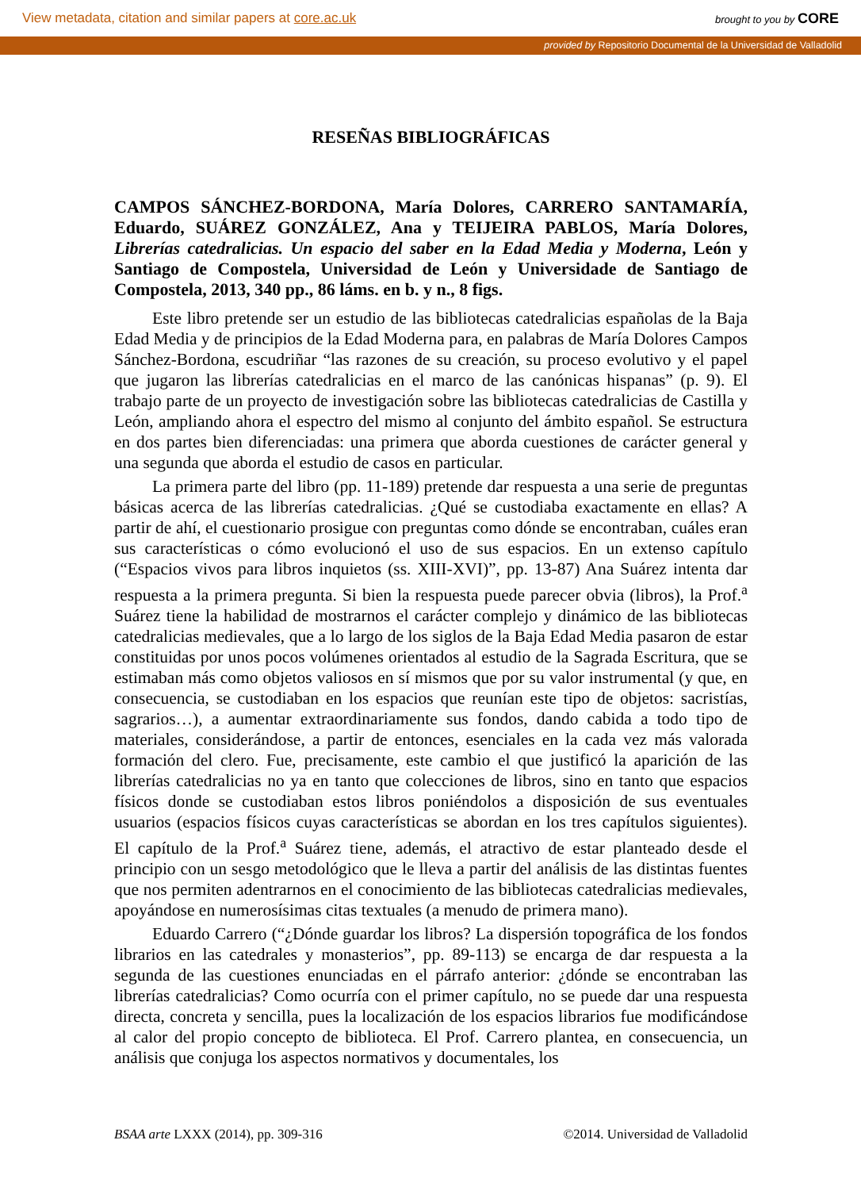View metadata, citation and similar papers at core.ac.uk brought to you by CORE
provided by Repositorio Documental de la Universidad de Valladolid
RESEÑAS BIBLIOGRÁFICAS
CAMPOS SÁNCHEZ-BORDONA, María Dolores, CARRERO SANTAMARÍA, Eduardo, SUÁREZ GONZÁLEZ, Ana y TEIJEIRA PABLOS, María Dolores, Librerías catedralicias. Un espacio del saber en la Edad Media y Moderna, León y Santiago de Compostela, Universidad de León y Universidade de Santiago de Compostela, 2013, 340 pp., 86 láms. en b. y n., 8 figs.
Este libro pretende ser un estudio de las bibliotecas catedralicias españolas de la Baja Edad Media y de principios de la Edad Moderna para, en palabras de María Dolores Campos Sánchez-Bordona, escudriñar “las razones de su creación, su proceso evolutivo y el papel que jugaron las librerías catedralicias en el marco de las canónicas hispanas” (p. 9). El trabajo parte de un proyecto de investigación sobre las bibliotecas catedralicias de Castilla y León, ampliando ahora el espectro del mismo al conjunto del ámbito español. Se estructura en dos partes bien diferenciadas: una primera que aborda cuestiones de carácter general y una segunda que aborda el estudio de casos en particular.
La primera parte del libro (pp. 11-189) pretende dar respuesta a una serie de preguntas básicas acerca de las librerías catedralicias. ¿Qué se custodiaba exactamente en ellas? A partir de ahí, el cuestionario prosigue con preguntas como dónde se encontraban, cuáles eran sus características o cómo evolucionó el uso de sus espacios. En un extenso capítulo (“Espacios vivos para libros inquietos (ss. XIII-XVI)”, pp. 13-87) Ana Suárez intenta dar respuesta a la primera pregunta. Si bien la respuesta puede parecer obvia (libros), la Prof.<sup>a</sup> Suárez tiene la habilidad de mostrarnos el carácter complejo y dinámico de las bibliotecas catedralicias medievales, que a lo largo de los siglos de la Baja Edad Media pasaron de estar constituidas por unos pocos volúmenes orientados al estudio de la Sagrada Escritura, que se estimaban más como objetos valiosos en sí mismos que por su valor instrumental (y que, en consecuencia, se custodiaban en los espacios que reunían este tipo de objetos: sacristías, sagrarios…), a aumentar extraordinariamente sus fondos, dando cabida a todo tipo de materiales, considerándose, a partir de entonces, esenciales en la cada vez más valorada formación del clero. Fue, precisamente, este cambio el que justificó la aparición de las librerías catedralicias no ya en tanto que colecciones de libros, sino en tanto que espacios físicos donde se custodiaban estos libros poniéndolos a disposición de sus eventuales usuarios (espacios físicos cuyas características se abordan en los tres capítulos siguientes). El capítulo de la Prof.<sup>a</sup> Suárez tiene, además, el atractivo de estar planteado desde el principio con un sesgo metodológico que le lleva a partir del análisis de las distintas fuentes que nos permiten adentrarnos en el conocimiento de las bibliotecas catedralicias medievales, apoyándose en numerosísimas citas textuales (a menudo de primera mano).
Eduardo Carrero (“¿Dónde guardar los libros? La dispersión topográfica de los fondos librarios en las catedrales y monasterios”, pp. 89-113) se encarga de dar respuesta a la segunda de las cuestiones enunciadas en el párrafo anterior: ¿dónde se encontraban las librerías catedralicias? Como ocurría con el primer capítulo, no se puede dar una respuesta directa, concreta y sencilla, pues la localización de los espacios librarios fue modificándose al calor del propio concepto de biblioteca. El Prof. Carrero plantea, en consecuencia, un análisis que conjuga los aspectos normativos y documentales, los
BSAA arte LXXX (2014), pp. 309-316 ©2014. Universidad de Valladolid